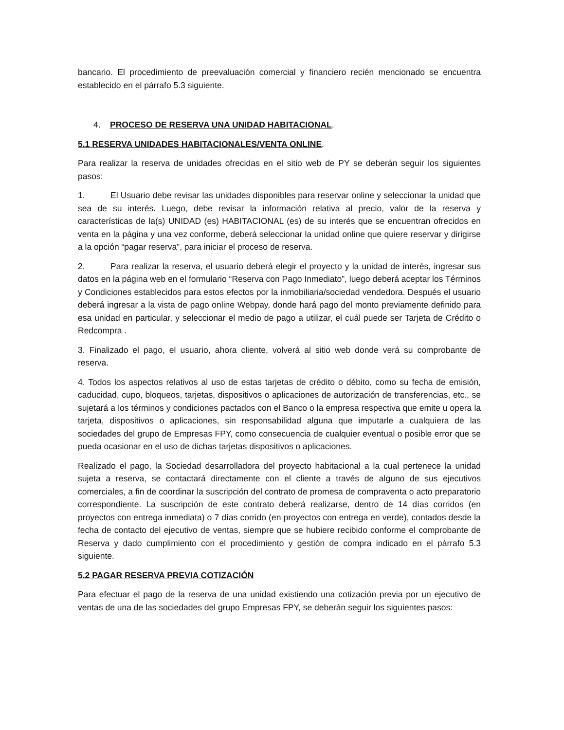bancario. El procedimiento de preevaluación comercial y financiero recién mencionado se encuentra establecido en el párrafo 5.3 siguiente.
4. PROCESO DE RESERVA UNA UNIDAD HABITACIONAL.
5.1 RESERVA UNIDADES HABITACIONALES/VENTA ONLINE.
Para realizar la reserva de unidades ofrecidas en el sitio web de PY se deberán seguir los siguientes pasos:
1. El Usuario debe revisar las unidades disponibles para reservar online y seleccionar la unidad que sea de su interés. Luego, debe revisar la información relativa al precio, valor de la reserva y características de la(s) UNIDAD (es) HABITACIONAL (es) de su interés que se encuentran ofrecidos en venta en la página y una vez conforme, deberá seleccionar la unidad online que quiere reservar y dirigirse a la opción “pagar reserva”, para iniciar el proceso de reserva.
2. Para realizar la reserva, el usuario deberá elegir el proyecto y la unidad de interés, ingresar sus datos en la página web en el formulario “Reserva con Pago Inmediato”, luego deberá aceptar los Términos y Condiciones establecidos para estos efectos por la inmobiliaria/sociedad vendedora. Después el usuario deberá ingresar a la vista de pago online Webpay, donde hará pago del monto previamente definido para esa unidad en particular, y seleccionar el medio de pago a utilizar, el cuál puede ser Tarjeta de Crédito o Redcompra .
3. Finalizado el pago, el usuario, ahora cliente, volverá al sitio web donde verá su comprobante de reserva.
4. Todos los aspectos relativos al uso de estas tarjetas de crédito o débito, como su fecha de emisión, caducidad, cupo, bloqueos, tarjetas, dispositivos o aplicaciones de autorización de transferencias, etc., se sujetará a los términos y condiciones pactados con el Banco o la empresa respectiva que emite u opera la tarjeta, dispositivos o aplicaciones, sin responsabilidad alguna que imputarle a cualquiera de las sociedades del grupo de Empresas FPY, como consecuencia de cualquier eventual o posible error que se pueda ocasionar en el uso de dichas tarjetas dispositivos o aplicaciones.
Realizado el pago, la Sociedad desarrolladora del proyecto habitacional a la cual pertenece la unidad sujeta a reserva, se contactará directamente con el cliente a través de alguno de sus ejecutivos comerciales, a fin de coordinar la suscripción del contrato de promesa de compraventa o acto preparatorio correspondiente. La suscripción de este contrato deberá realizarse, dentro de 14 días corridos (en proyectos con entrega inmediata) o 7 días corrido (en proyectos con entrega en verde), contados desde la fecha de contacto del ejecutivo de ventas, siempre que se hubiere recibido conforme el comprobante de Reserva y dado cumplimiento con el procedimiento y gestión de compra indicado en el párrafo 5.3 siguiente.
5.2 PAGAR RESERVA PREVIA COTIZACIÓN
Para efectuar el pago de la reserva de una unidad existiendo una cotización previa por un ejecutivo de ventas de una de las sociedades del grupo Empresas FPY, se deberán seguir los siguientes pasos: